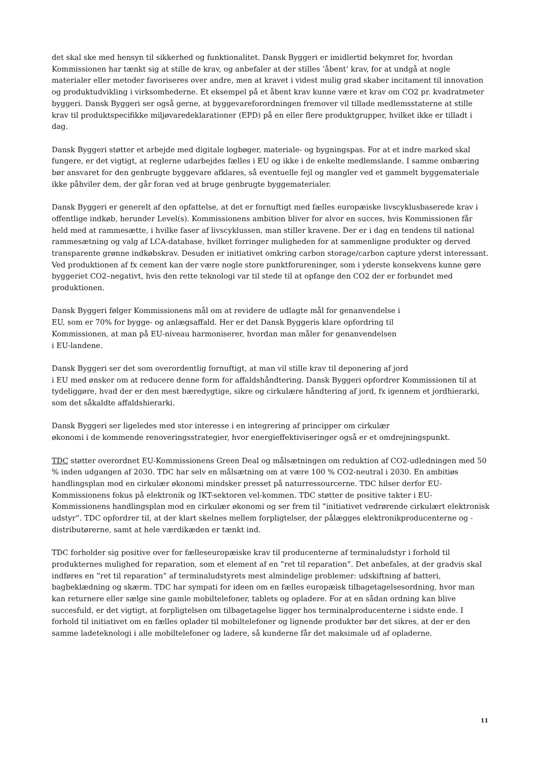det skal ske med hensyn til sikkerhed og funktionalitet. Dansk Byggeri er imidlertid bekymret for, hvordan Kommissionen har tænkt sig at stille de krav, og anbefaler at der stilles ’åbent’ krav, for at undgå at nogle materialer eller metoder favoriseres over andre, men at kravet i videst mulig grad skaber incitament til innovation og produktudvikling i virksomhederne. Et eksempel på et åbent krav kunne være et krav om CO2 pr. kvadratmeter byggeri. Dansk Byggeri ser også gerne, at byggevareforordningen fremover vil tillade medlemsstaterne at stille krav til produktspecifikke miljøvaredeklarationer (EPD) på en eller flere produktgrupper, hvilket ikke er tilladt i dag.
Dansk Byggeri støtter et arbejde med digitale logbøger, materiale- og bygningspas. For at et indre marked skal fungere, er det vigtigt, at reglerne udarbejdes fælles i EU og ikke i de enkelte medlemslande. I samme ombæring bør ansvaret for den genbrugte byggevare afklares, så eventuelle fejl og mangler ved et gammelt byggemateriale ikke påhviler dem, der går foran ved at bruge genbrugte byggematerialer.
Dansk Byggeri er generelt af den opfattelse, at det er fornuftigt med fælles europæiske livscyklusbaserede krav i offentlige indkøb, herunder Level(s). Kommissionens ambition bliver for alvor en succes, hvis Kommissionen får held med at rammesætte, i hvilke faser af livscyklussen, man stiller kravene. Der er i dag en tendens til national rammesætning og valg af LCA-database, hvilket forringer muligheden for at sammenligne produkter og derved transparente grønne indkøbskrav. Desuden er initiativet omkring carbon storage/carbon capture yderst interessant. Ved produktionen af fx cement kan der være nogle store punktforureninger, som i yderste konsekvens kunne gøre byggeriet CO2–negativt, hvis den rette teknologi var til stede til at opfange den CO2 der er forbundet med produktionen.
Dansk Byggeri følger Kommissionens mål om at revidere de udlagte mål for genanvendelse i
EU, som er 70% for bygge- og anlægsaffald. Her er det Dansk Byggeris klare opfordring til
Kommissionen, at man på EU-niveau harmoniserer, hvordan man måler for genanvendelsen
i EU-landene.
Dansk Byggeri ser det som overordentlig fornuftigt, at man vil stille krav til deponering af jord
i EU med ønsker om at reducere denne form for affaldshåndtering. Dansk Byggeri opfordrer Kommissionen til at tydeliggøre, hvad der er den mest bæredygtige, sikre og cirkulære håndtering af jord, fx igennem et jordhierarki, som det såkaldte affaldshierarki.
Dansk Byggeri ser ligeledes med stor interesse i en integrering af principper om cirkulær
økonomi i de kommende renoveringsstrategier, hvor energieffektiviseringer også er et omdrejningspunkt.
TDC støtter overordnet EU-Kommissionens Green Deal og målsætningen om reduktion af CO2-udledningen med 50 % inden udgangen af 2030. TDC har selv en målsætning om at være 100 % CO2-neutral i 2030. En ambitiøs handlingsplan mod en cirkulær økonomi mindsker presset på naturressourcerne. TDC hilser derfor EU-Kommissionens fokus på elektronik og IKT-sektoren vel-kommen. TDC støtter de positive takter i EU-Kommissionens handlingsplan mod en cirkulær økonomi og ser frem til ”initiativet vedrørende cirkulært elektronisk udstyr”. TDC opfordrer til, at der klart skelnes mellem forpligtelser, der pålægges elektronikproducenterne og -distributørerne, samt at hele værdikæden er tænkt ind.
TDC forholder sig positive over for fælleseuropæiske krav til producenterne af terminaludstyr i forhold til produkternes mulighed for reparation, som et element af en ”ret til reparation”. Det anbefales, at der gradvis skal indføres en ”ret til reparation” af terminaludstyrets mest almindelige problemer: udskiftning af batteri, bagbeklædning og skærm. TDC har sympati for ideen om en fælles europæisk tilbagetagelsesordning, hvor man kan returnere eller sælge sine gamle mobiltelefoner, tablets og opladere. For at en sådan ordning kan blive succesfuld, er det vigtigt, at forpligtelsen om tilbagetagelse ligger hos terminalproducenterne i sidste ende. I forhold til initiativet om en fælles oplader til mobiltelefoner og lignende produkter bør det sikres, at der er den samme ladeteknologi i alle mobiltelefoner og ladere, så kunderne får det maksimale ud af opladerne.
11